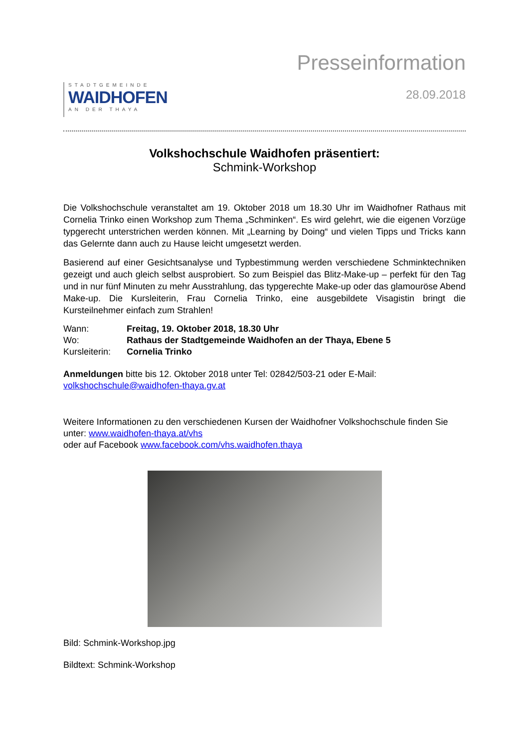STADTGEMEINDE
WAIDHOFEN
AN DER THAYA
Presseinformation
28.09.2018
Volkshochschule Waidhofen präsentiert:
Schmink-Workshop
Die Volkshochschule veranstaltet am 19. Oktober 2018 um 18.30 Uhr im Waidhofner Rathaus mit Cornelia Trinko einen Workshop zum Thema „Schminken“. Es wird gelehrt, wie die eigenen Vorzüge typgerecht unterstrichen werden können. Mit „Learning by Doing“ und vielen Tipps und Tricks kann das Gelernte dann auch zu Hause leicht umgesetzt werden.
Basierend auf einer Gesichtsanalyse und Typbestimmung werden verschiedene Schminktechniken gezeigt und auch gleich selbst ausprobiert. So zum Beispiel das Blitz-Make-up – perfekt für den Tag und in nur fünf Minuten zu mehr Ausstrahlung, das typgerechte Make-up oder das glamouröse Abend Make-up. Die Kursleiterin, Frau Cornelia Trinko, eine ausgebildete Visagistin bringt die Kursteilnehmer einfach zum Strahlen!
Wann: Freitag, 19. Oktober 2018, 18.30 Uhr
Wo: Rathaus der Stadtgemeinde Waidhofen an der Thaya, Ebene 5
Kursleiterin: Cornelia Trinko
Anmeldungen bitte bis 12. Oktober 2018 unter Tel: 02842/503-21 oder E-Mail:
volkshochschule@waidhofen-thaya.gv.at
Weitere Informationen zu den verschiedenen Kursen der Waidhofner Volkshochschule finden Sie unter: www.waidhofen-thaya.at/vhs
oder auf Facebook www.facebook.com/vhs.waidhofen.thaya
Bild: Schmink-Workshop.jpg
Bildtext: Schmink-Workshop